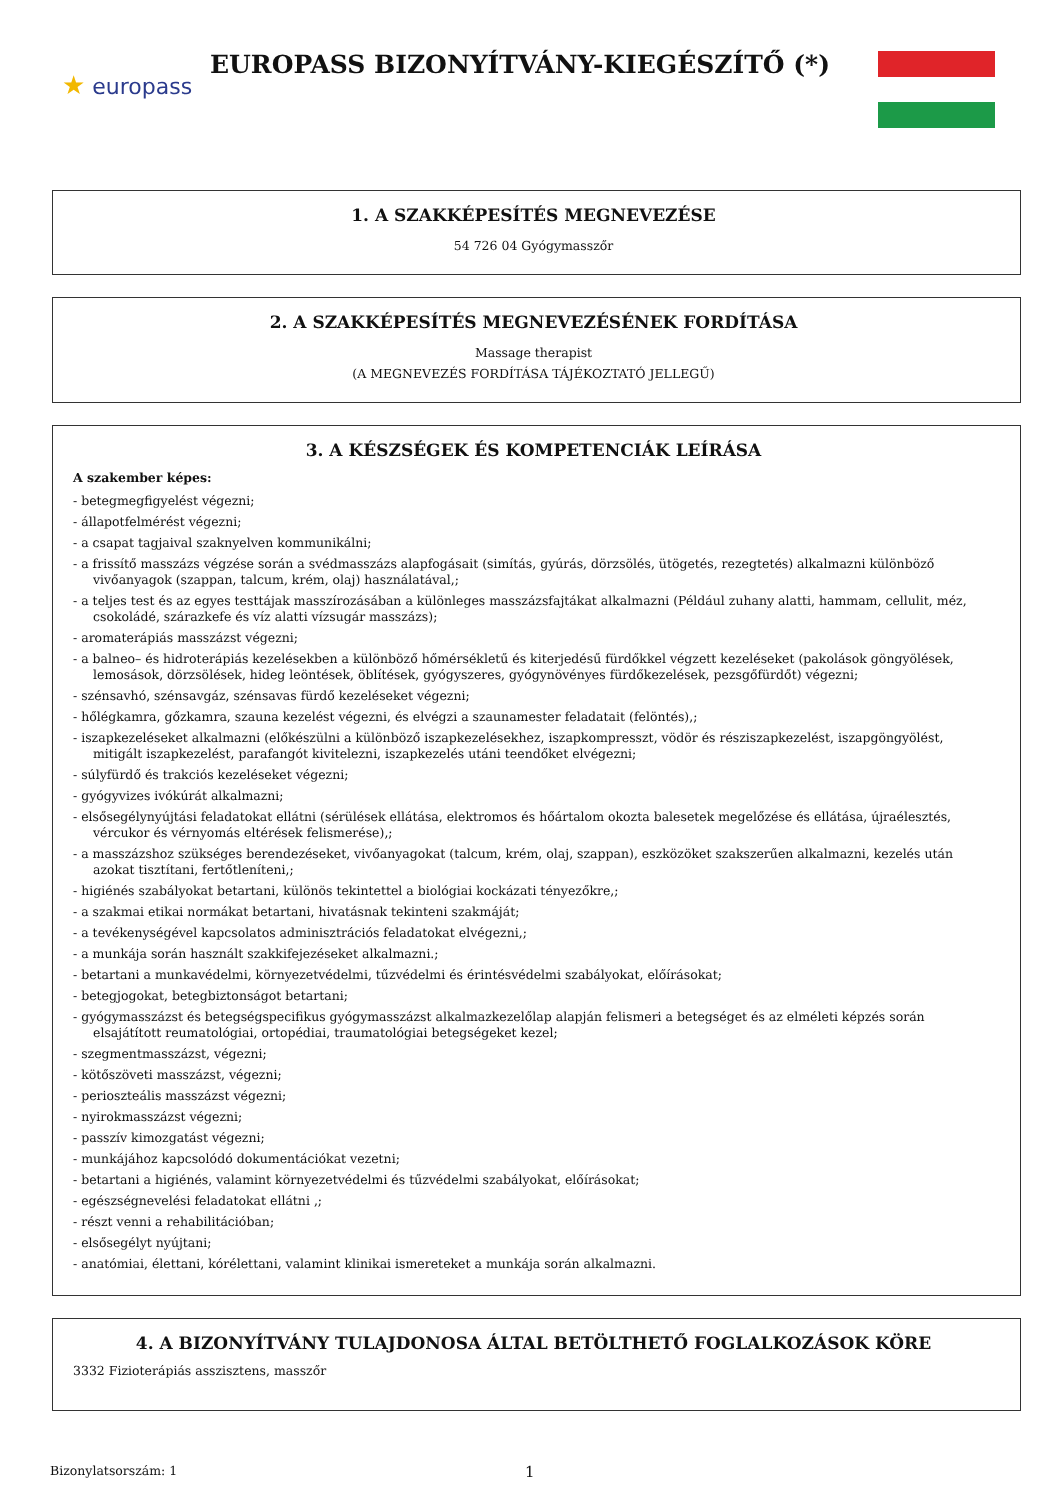★ europass
EUROPASS BIZONYÍTVÁNY-KIEGÉSZÍTŐ (*)
1. A SZAKKÉPESÍTÉS MEGNEVEZÉSE
54 726 04 Gyógymasszőr
2. A SZAKKÉPESÍTÉS MEGNEVEZÉSÉNEK FORDÍTÁSA
Massage therapist
(A MEGNEVEZÉS FORDÍTÁSA TÁJÉKOZTATÓ JELLEGŰ)
3. A KÉSZSÉGEK ÉS KOMPETENCIÁK LEÍRÁSA
A szakember képes:
- betegmegfigyelést végezni;
- állapotfelmérést végezni;
- a csapat tagjaival szaknyelven kommunikálni;
- a frissítő masszázs végzése során a svédmasszázs alapfogásait (simítás, gyúrás, dörzsölés, ütögetés, rezegtetés) alkalmazni különböző vivőanyagok (szappan, talcum, krém, olaj) használatával,;
- a teljes test és az egyes testtájak masszírozásában a különleges masszázsfajtákat alkalmazni (Például zuhany alatti, hammam, cellulit, méz, csokoládé, szárazkefe és víz alatti vízsugár masszázs);
- aromaterápiás masszázst végezni;
- a balneo– és hidroterápiás kezelésekben a különböző hőmérsékletű és kiterjedésű fürdőkkel végzett kezeléseket (pakolások göngyölések, lemosások, dörzsölések, hideg leöntések, öblítések, gyógyszeres, gyógynövényes fürdőkezelések, pezsgőfürdőt) végezni;
- szénsavhó, szénsavgáz, szénsavas fürdő kezeléseket végezni;
- hőlégkamra, gőzkamra, szauna kezelést végezni, és elvégzi a szaunamester feladatait (felöntés),;
- iszapkezeléseket alkalmazni (előkészülni a különböző iszapkezelésekhez, iszapkompresszt, vödör és résziszapkezelést, iszapgöngyölést, mitigált iszapkezelést, parafangót kivitelezni, iszapkezelés utáni teendőket elvégezni;
- súlyfürdő és trakciós kezeléseket végezni;
- gyógyvizes ivókúrát alkalmazni;
- elsősegélynyújtási feladatokat ellátni (sérülések ellátása, elektromos és hőártalom okozta balesetek megelőzése és ellátása, újraélesztés, vércukor és vérnyomás eltérések felismerése),;
- a masszázshoz szükséges berendezéseket, vivőanyagokat (talcum, krém, olaj, szappan), eszközöket szakszerűen alkalmazni, kezelés után azokat tisztítani, fertőtleníteni,;
- higiénés szabályokat betartani, különös tekintettel a biológiai kockázati tényezőkre,;
- a szakmai etikai normákat betartani, hivatásnak tekinteni szakmáját;
- a tevékenységével kapcsolatos adminisztrációs feladatokat elvégezni,;
- a munkája során használt szakkifejezéseket alkalmazni.;
- betartani a munkavédelmi, környezetvédelmi, tűzvédelmi és érintésvédelmi szabályokat, előírásokat;
- betegjogokat, betegbiztonságot betartani;
- gyógymasszázst és betegségspecifikus gyógymasszázst alkalmazkezelőlap alapján felismeri a betegséget és az elméleti képzés során elsajátított reumatológiai, ortopédiai, traumatológiai betegségeket kezel;
- szegmentmasszázst, végezni;
- kötőszöveti masszázst, végezni;
- perioszteális masszázst végezni;
- nyirokmasszázst végezni;
- passzív kimozgatást végezni;
- munkájához kapcsolódó dokumentációkat vezetni;
- betartani a higiénés, valamint környezetvédelmi és tűzvédelmi szabályokat, előírásokat;
- egészségnevelési feladatokat ellátni ,;
- részt venni a rehabilitációban;
- elsősegélyt nyújtani;
- anatómiai, élettani, kórélettani, valamint klinikai ismereteket a munkája során alkalmazni.
4. A BIZONYÍTVÁNY TULAJDONOSA ÁLTAL BETÖLTHETŐ FOGLALKOZÁSOK KÖRE
3332 Fizioterápiás asszisztens, masszőr
Bizonylatsorszám: 1 1